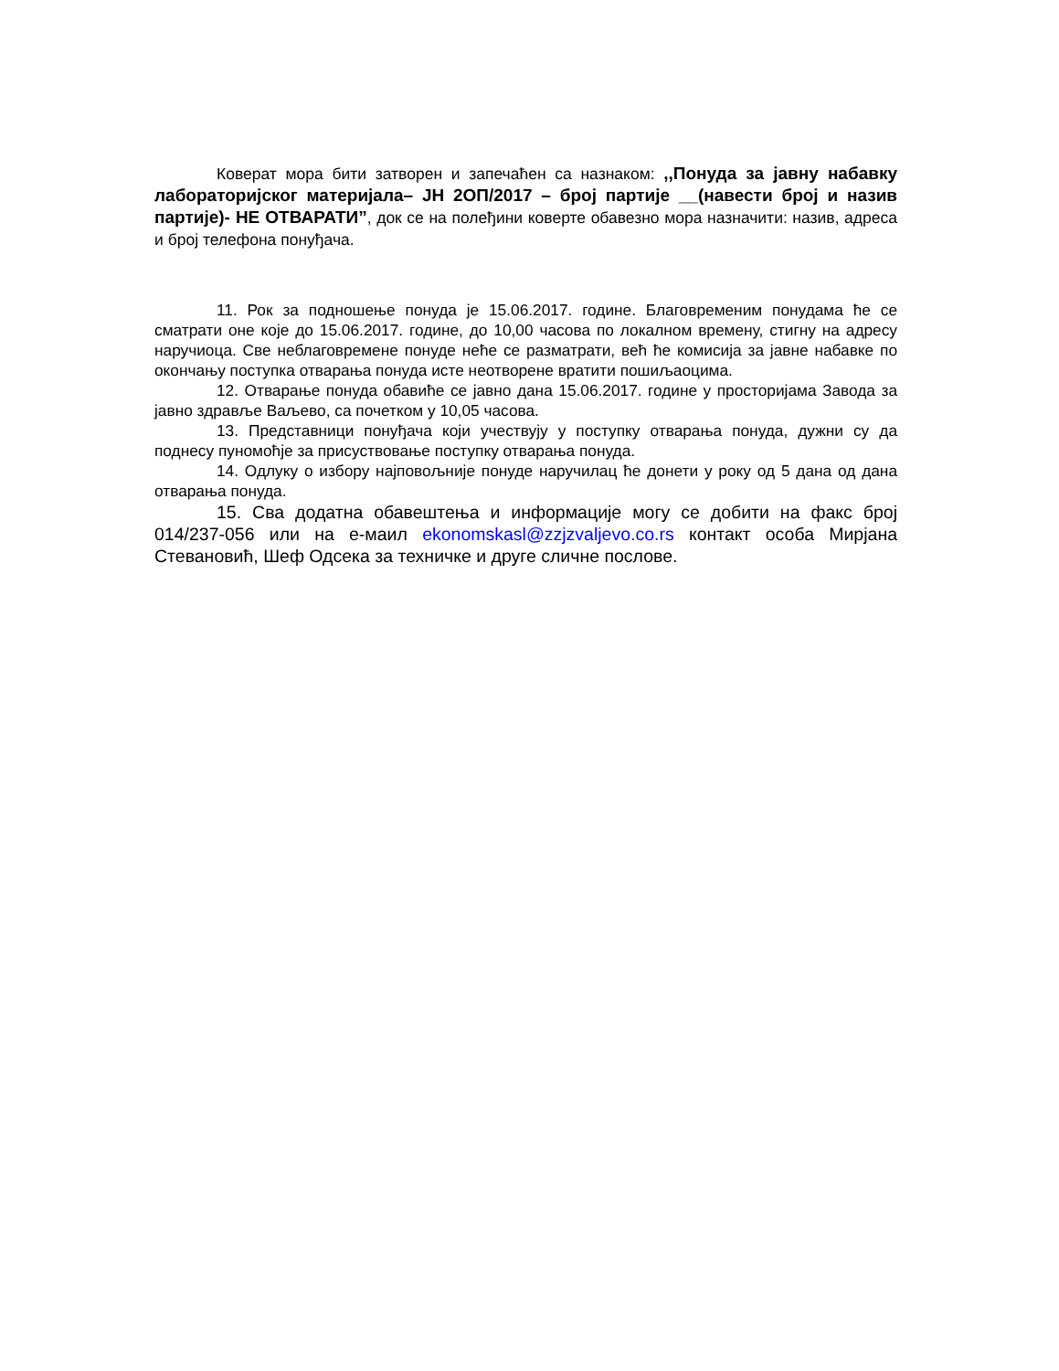Коверат мора бити затворен и запечаћен са назнаком: ,,Понуда за јавну набавку лабораторијског материјала– ЈН 2ОП/2017 – број партије __(навести број и назив партије)- НЕ ОТВАРАТИ”, док се на полеђини коверте обавезно мора назначити: назив, адреса и број телефона понуђача.
11. Рок за подношење понуда је 15.06.2017. године. Благовременим понудама ће се сматрати оне које до 15.06.2017. године, до 10,00 часова по локалном времену, стигну на адресу наручиоца. Све неблаговремене понуде неће се разматрати, већ ће комисија за јавне набавке по окончању поступка отварања понуда исте неотворене вратити пошиљаоцима.
12. Отварање понуда обавиће се јавно дана 15.06.2017. године у просторијама Завода за јавно здравље Ваљево, са почетком у 10,05 часова.
13. Представници понуђача који учествују у поступку отварања понуда, дужни су да поднесу пуномоћје за присуствовање поступку отварања понуда.
14. Одлуку о избору најповољније понуде наручилац ће донети у року од 5 дана од дана отварања понуда.
15. Сва додатна обавештења и информације могу се добити на факс број 014/237-056 или на е-маил ekonomskasl@zzjzvaljevo.co.rs контакт особа Мирјана Стевановић, Шеф Одсека за техничке и друге сличне послове.